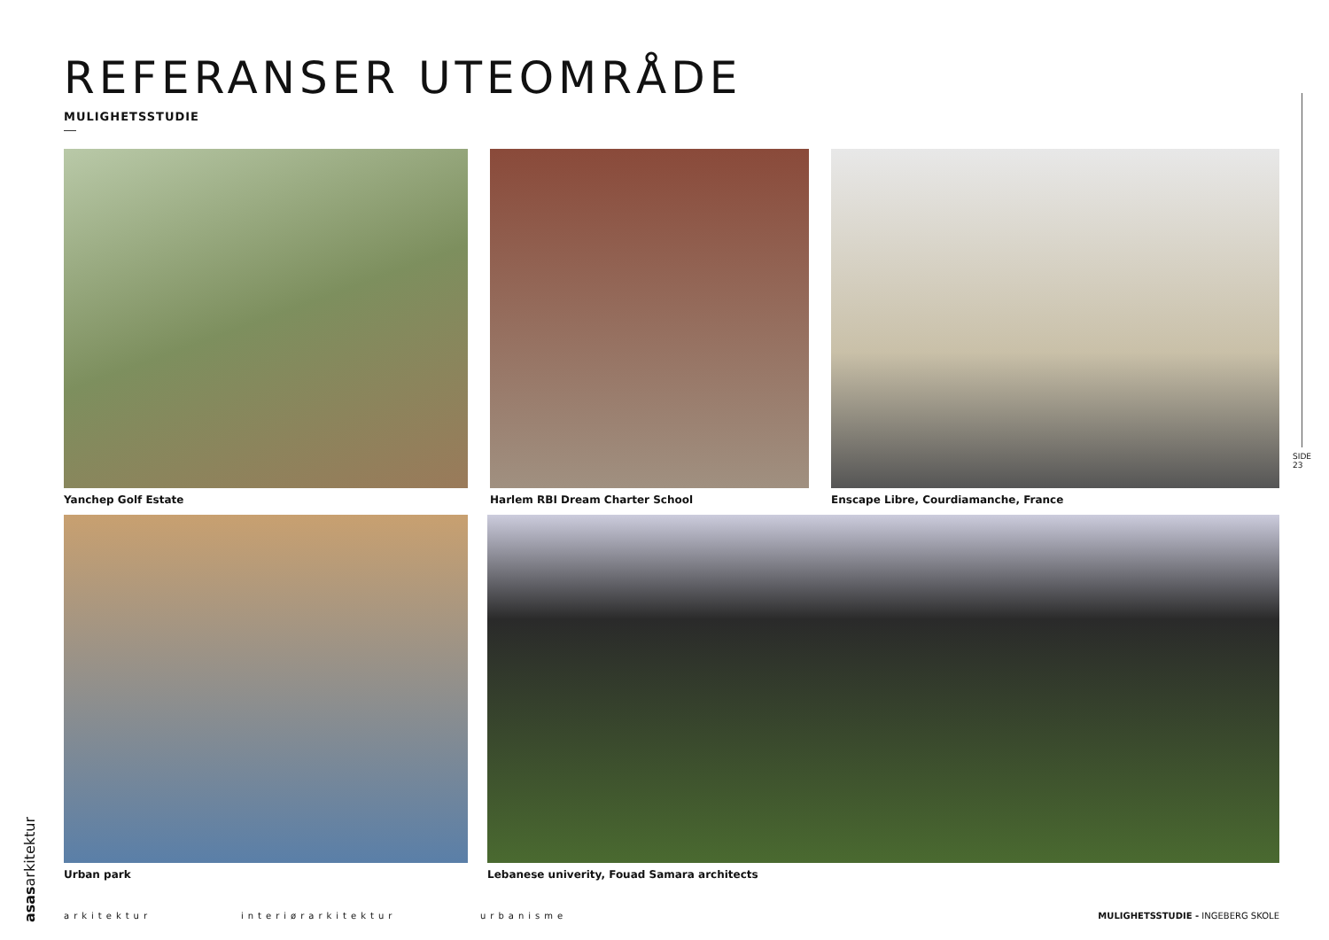REFERANSER UTEOMRÅDE
MULIGHETSSTUDIE
Yanchep Golf Estate Harlem RBI Dream Charter School Enscape Libre, Courdiamanche, France
Urban park Lebanese univerity, Fouad Samara architects
SIDE
23
asasarkitektur
arkitektur interiørarkitektur urbanisme MULIGHETSSTUDIE - INGEBERG SKOLE